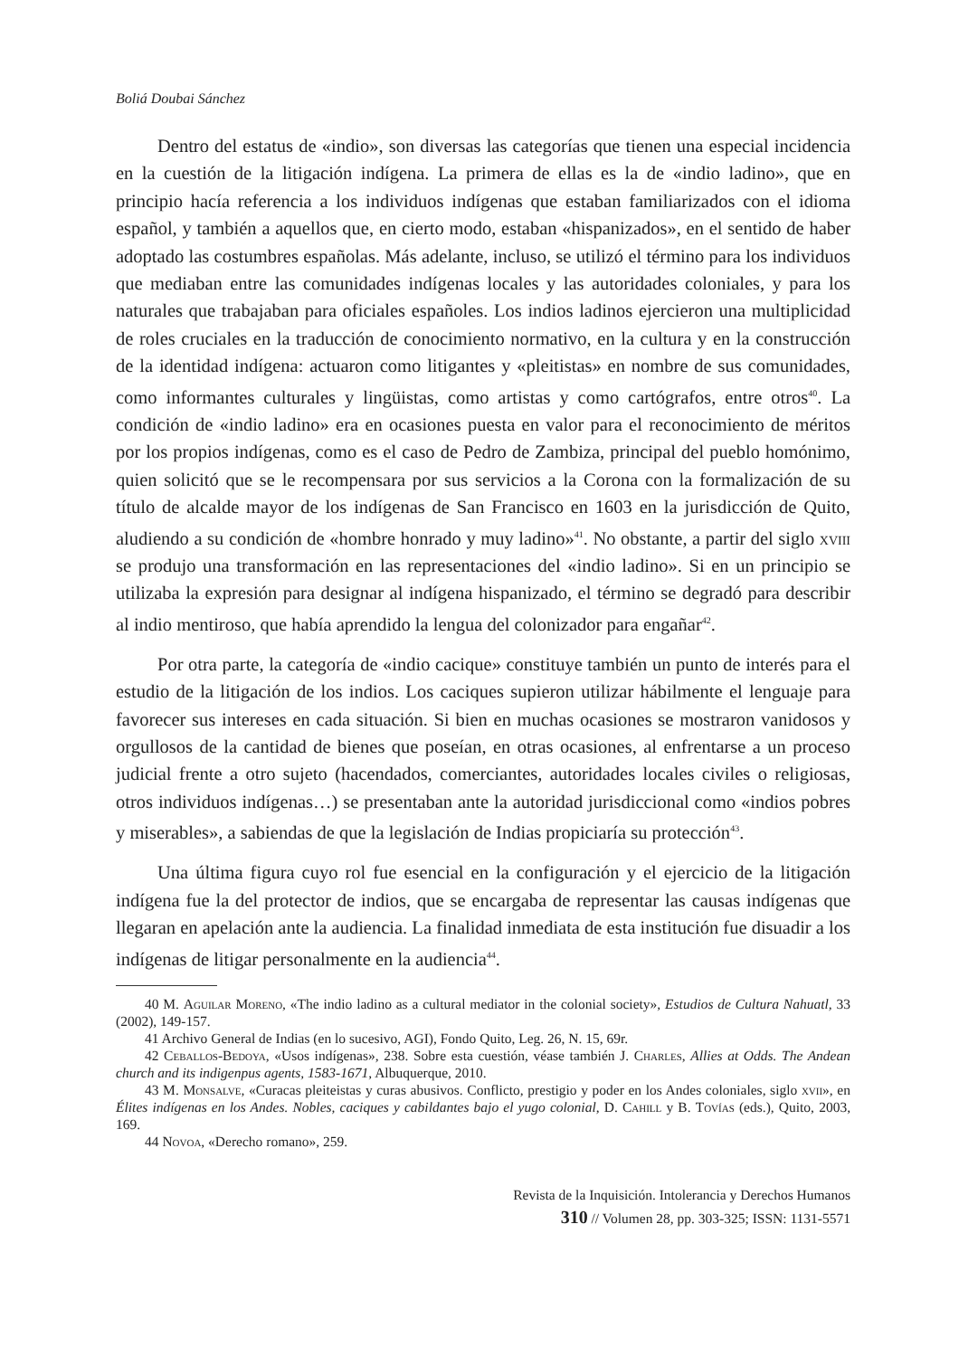Boliá Doubai Sánchez
Dentro del estatus de «indio», son diversas las categorías que tienen una especial incidencia en la cuestión de la litigación indígena. La primera de ellas es la de «indio ladino», que en principio hacía referencia a los individuos indígenas que estaban familiarizados con el idioma español, y también a aquellos que, en cierto modo, estaban «hispanizados», en el sentido de haber adoptado las costumbres españolas. Más adelante, incluso, se utilizó el término para los individuos que mediaban entre las comunidades indígenas locales y las autoridades coloniales, y para los naturales que trabajaban para oficiales españoles. Los indios ladinos ejercieron una multiplicidad de roles cruciales en la traducción de conocimiento normativo, en la cultura y en la construcción de la identidad indígena: actuaron como litigantes y «pleitistas» en nombre de sus comunidades, como informantes culturales y lingüistas, como artistas y como cartógrafos, entre otros<sup>40</sup>. La condición de «indio ladino» era en ocasiones puesta en valor para el reconocimiento de méritos por los propios indígenas, como es el caso de Pedro de Zambiza, principal del pueblo homónimo, quien solicitó que se le recompensara por sus servicios a la Corona con la formalización de su título de alcalde mayor de los indígenas de San Francisco en 1603 en la jurisdicción de Quito, aludiendo a su condición de «hombre honrado y muy ladino»<sup>41</sup>. No obstante, a partir del siglo xviii se produjo una transformación en las representaciones del «indio ladino». Si en un principio se utilizaba la expresión para designar al indígena hispanizado, el término se degradó para describir al indio mentiroso, que había aprendido la lengua del colonizador para engañar<sup>42</sup>.
Por otra parte, la categoría de «indio cacique» constituye también un punto de interés para el estudio de la litigación de los indios. Los caciques supieron utilizar hábilmente el lenguaje para favorecer sus intereses en cada situación. Si bien en muchas ocasiones se mostraron vanidosos y orgullosos de la cantidad de bienes que poseían, en otras ocasiones, al enfrentarse a un proceso judicial frente a otro sujeto (hacendados, comerciantes, autoridades locales civiles o religiosas, otros individuos indígenas…) se presentaban ante la autoridad jurisdiccional como «indios pobres y miserables», a sabiendas de que la legislación de Indias propiciaría su protección<sup>43</sup>.
Una última figura cuyo rol fue esencial en la configuración y el ejercicio de la litigación indígena fue la del protector de indios, que se encargaba de representar las causas indígenas que llegaran en apelación ante la audiencia. La finalidad inmediata de esta institución fue disuadir a los indígenas de litigar personalmente en la audiencia<sup>44</sup>.
40 M. Aguilar Moreno, «The indio ladino as a cultural mediator in the colonial society», Estudios de Cultura Nahuatl, 33 (2002), 149-157.
41 Archivo General de Indias (en lo sucesivo, AGI), Fondo Quito, Leg. 26, N. 15, 69r.
42 Ceballos-Bedoya, «Usos indígenas», 238. Sobre esta cuestión, véase también J. Charles, Allies at Odds. The Andean church and its indigenpus agents, 1583-1671, Albuquerque, 2010.
43 M. Monsalve, «Curacas pleiteistas y curas abusivos. Conflicto, prestigio y poder en los Andes coloniales, siglo xvii», en Élites indígenas en los Andes. Nobles, caciques y cabildantes bajo el yugo colonial, D. Cahill y B. Tovías (eds.), Quito, 2003, 169.
44 Novoa, «Derecho romano», 259.
Revista de la Inquisición. Intolerancia y Derechos Humanos
310 // Volumen 28, pp. 303-325; ISSN: 1131-5571